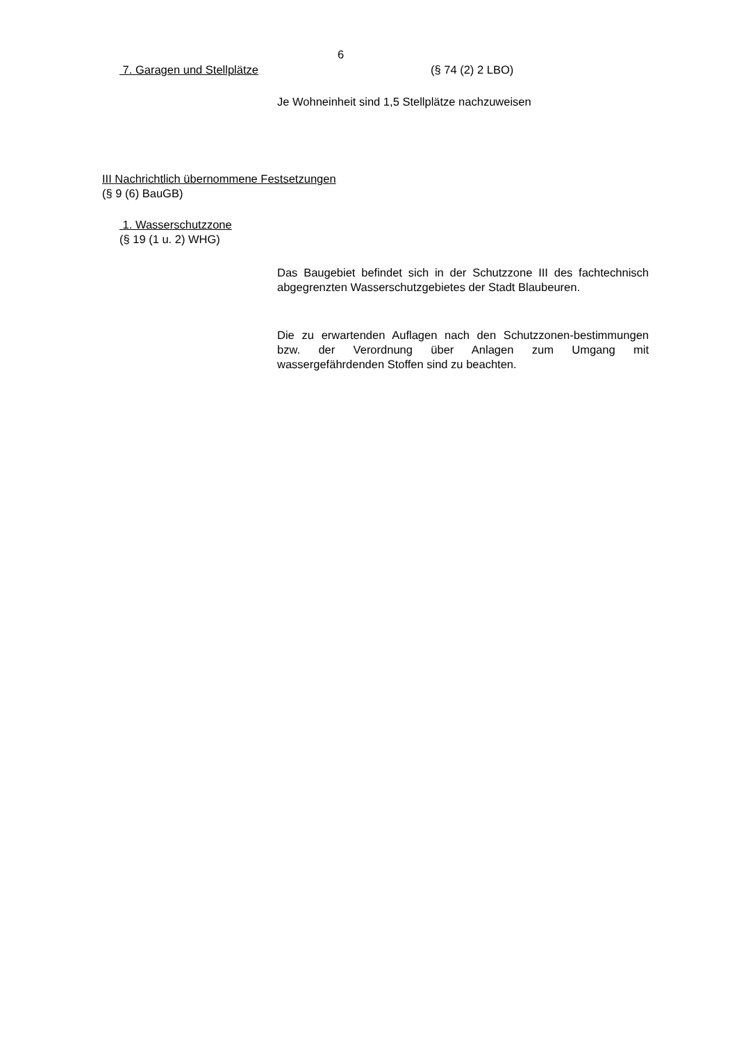6
7. Garagen und Stellplätze (§ 74 (2) 2 LBO)
Je Wohneinheit sind 1,5 Stellplätze nachzuweisen
III Nachrichtlich übernommene Festsetzungen
(§ 9 (6) BauGB)
1. Wasserschutzzone
(§ 19 (1 u. 2) WHG)
Das Baugebiet befindet sich in der Schutzzone III des fachtechnisch abgegrenzten Wasserschutzgebietes der Stadt Blaubeuren.
Die zu erwartenden Auflagen nach den Schutzzonen-bestimmungen bzw. der Verordnung über Anlagen zum Umgang mit wassergefährdenden Stoffen sind zu beachten.